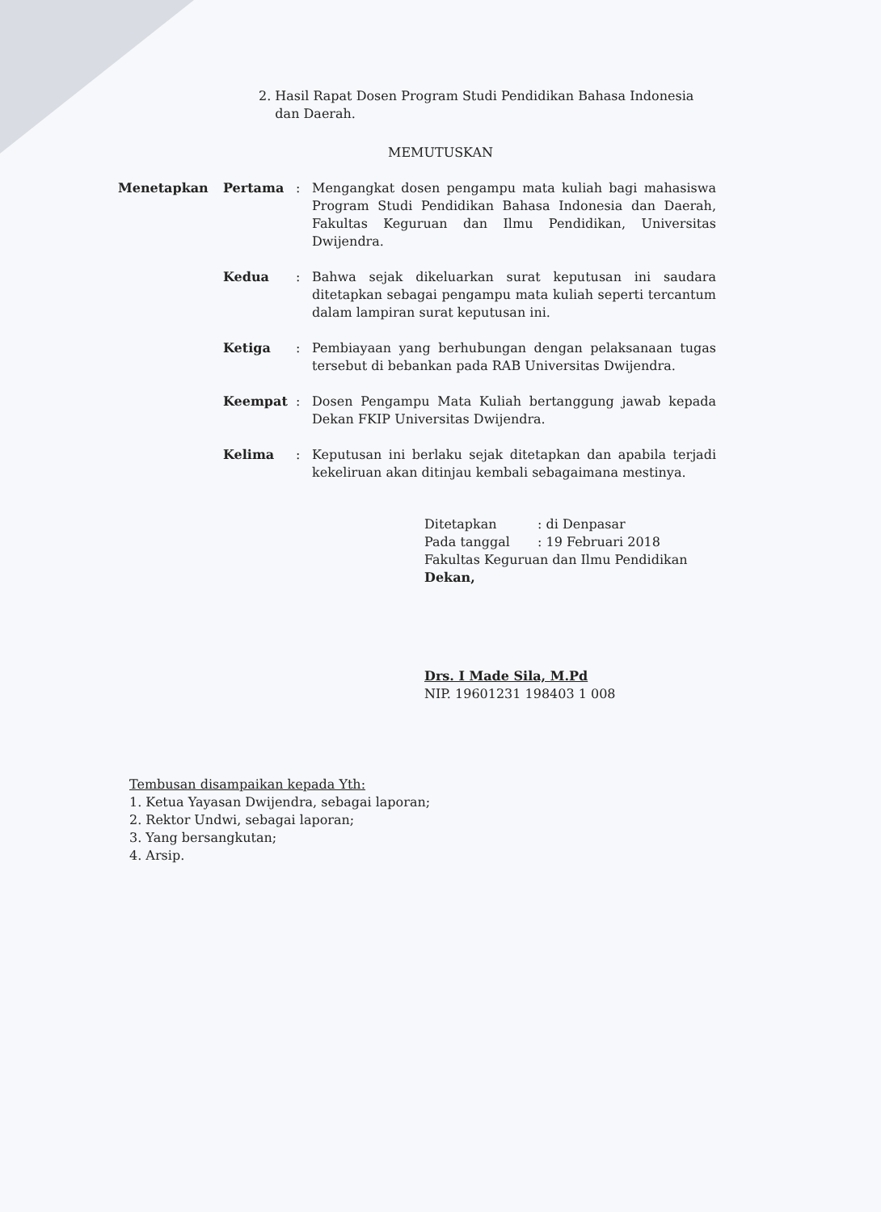2. Hasil Rapat Dosen Program Studi Pendidikan Bahasa Indonesia
dan Daerah.
MEMUTUSKAN
| Menetapkan | Pertama | : | Mengangkat dosen pengampu mata kuliah bagi mahasiswa Program Studi Pendidikan Bahasa Indonesia dan Daerah, Fakultas Keguruan dan Ilmu Pendidikan, Universitas Dwijendra. |
| | Kedua | : | Bahwa sejak dikeluarkan surat keputusan ini saudara ditetapkan sebagai pengampu mata kuliah seperti tercantum dalam lampiran surat keputusan ini. |
| | Ketiga | : | Pembiayaan yang berhubungan dengan pelaksanaan tugas tersebut di bebankan pada RAB Universitas Dwijendra. |
| | Keempat | : | Dosen Pengampu Mata Kuliah bertanggung jawab kepada Dekan FKIP Universitas Dwijendra. |
| | Kelima | : | Keputusan ini berlaku sejak ditetapkan dan apabila terjadi kekeliruan akan ditinjau kembali sebagaimana mestinya. |
| Ditetapkan | : di Denpasar |
| Pada tanggal | : 19 Februari 2018 |
Fakultas Keguruan dan Ilmu Pendidikan
Dekan,
Drs. I Made Sila, M.Pd
NIP. 19601231 198403 1 008
Tembusan disampaikan kepada Yth:
1. Ketua Yayasan Dwijendra, sebagai laporan;
2. Rektor Undwi, sebagai laporan;
3. Yang bersangkutan;
4. Arsip.